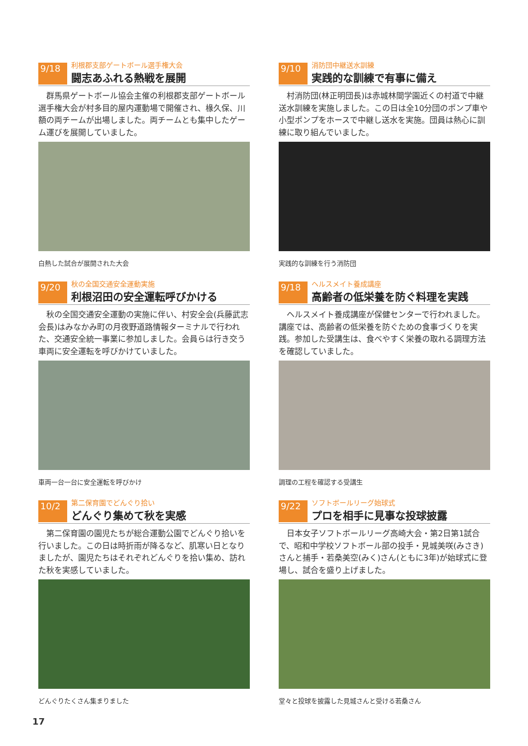9/18
利根郡支部ゲートボール選手権大会
闘志あふれる熱戦を展開
群馬県ゲートボール協会主催の利根郡支部ゲートボール選手権大会が村多目的屋内運動場で開催され、椽久保、川額の両チームが出場しました。両チームとも集中したゲーム運びを展開していました。
白熱した試合が展開された大会
9/10
消防団中継送水訓練
実践的な訓練で有事に備え
村消防団(林正明団長)は赤城林間学園近くの村道で中継送水訓練を実施しました。この日は全10分団のポンプ車や小型ポンプをホースで中継し送水を実施。団員は熱心に訓練に取り組んでいました。
実践的な訓練を行う消防団
9/20
秋の全国交通安全運動実施
利根沼田の安全運転呼びかける
秋の全国交通安全運動の実施に伴い、村安全会(兵藤武志会長)はみなかみ町の月夜野道路情報ターミナルで行われた、交通安全統一事業に参加しました。会員らは行き交う車両に安全運転を呼びかけていました。
車両一台一台に安全運転を呼びかけ
9/18
ヘルスメイト養成講座
高齢者の低栄養を防ぐ料理を実践
ヘルスメイト養成講座が保健センターで行われました。講座では、高齢者の低栄養を防ぐための食事づくりを実践。参加した受講生は、食べやすく栄養の取れる調理方法を確認していました。
調理の工程を確認する受講生
10/2
第二保育園でどんぐり拾い
どんぐり集めて秋を実感
第二保育園の園児たちが総合運動公園でどんぐり拾いを行いました。この日は時折雨が降るなど、肌寒い日となりましたが、園児たちはそれぞれどんぐりを拾い集め、訪れた秋を実感していました。
どんぐりたくさん集まりました
9/22
ソフトボールリーグ始球式
プロを相手に見事な投球披露
日本女子ソフトボールリーグ高崎大会・第2日第1試合で、昭和中学校ソフトボール部の投手・見城美咲(みさき)さんと捕手・若桑美空(みく)さん(ともに3年)が始球式に登場し、試合を盛り上げました。
堂々と投球を披露した見城さんと受ける若桑さん
17